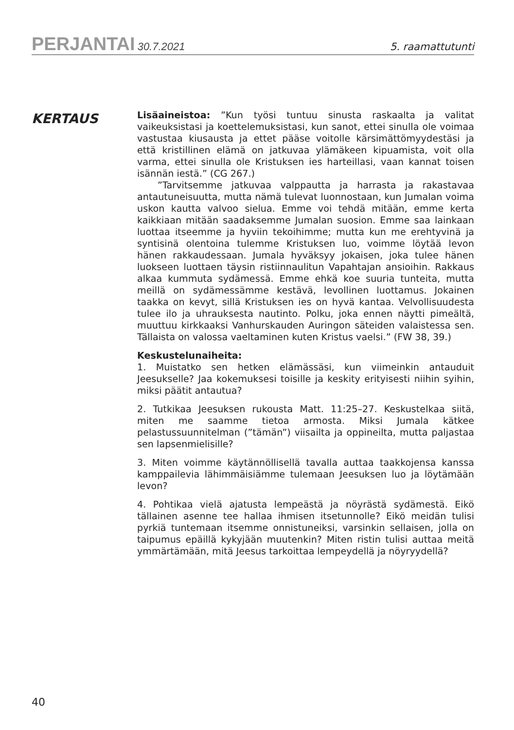PERJANTAI 30.7.2021
5. raamattutunti
KERTAUS
Lisäaineistoa: ”Kun työsi tuntuu sinusta raskaalta ja valitat vaikeuksistasi ja koettelemuksistasi, kun sanot, ettei sinulla ole voimaa vastustaa kiusausta ja ettet pääse voitolle kärsimättömyydestäsi ja että kristillinen elämä on jatkuvaa ylämäkeen kipuamista, voit olla varma, ettei sinulla ole Kristuksen ies harteillasi, vaan kannat toisen isännän iestä.” (CG 267.)
”Tarvitsemme jatkuvaa valppautta ja harrasta ja rakastavaa antautuneisuutta, mutta nämä tulevat luonnostaan, kun Jumalan voima uskon kautta valvoo sielua. Emme voi tehdä mitään, emme kerta kaikkiaan mitään saadaksemme Jumalan suosion. Emme saa lainkaan luottaa itseemme ja hyviin tekoihimme; mutta kun me erehtyvinä ja syntisinä olentoina tulemme Kristuksen luo, voimme löytää levon hänen rakkaudessaan. Jumala hyväksyy jokaisen, joka tulee hänen luokseen luottaen täysin ristiinnaulitun Vapahtajan ansioihin. Rakkaus alkaa kummuta sydämessä. Emme ehkä koe suuria tunteita, mutta meillä on sydämessämme kestävä, levollinen luottamus. Jokainen taakka on kevyt, sillä Kristuksen ies on hyvä kantaa. Velvollisuudesta tulee ilo ja uhrauksesta nautinto. Polku, joka ennen näytti pimeältä, muuttuu kirkkaaksi Vanhurskauden Auringon säteiden valaistessa sen. Tällaista on valossa vaeltaminen kuten Kristus vaelsi.” (FW 38, 39.)
Keskustelunaiheita:
1. Muistatko sen hetken elämässäsi, kun viimeinkin antauduit Jeesukselle? Jaa kokemuksesi toisille ja keskity erityisesti niihin syihin, miksi päätit antautua?
2. Tutkikaa Jeesuksen rukousta Matt. 11:25–27. Keskustelkaa siitä, miten me saamme tietoa armosta. Miksi Jumala kätkee pelastussuunnitelman (”tämän”) viisailta ja oppineilta, mutta paljastaa sen lapsenmielisille?
3. Miten voimme käytännöllisellä tavalla auttaa taakkojensa kanssa kamppailevia lähimmäisiämme tulemaan Jeesuksen luo ja löytämään levon?
4. Pohtikaa vielä ajatusta lempeästä ja nöyrästä sydämestä. Eikö tällainen asenne tee hallaa ihmisen itsetunnolle? Eikö meidän tulisi pyrkiä tuntemaan itsemme onnistuneiksi, varsinkin sellaisen, jolla on taipumus epäillä kykyjään muutenkin? Miten ristin tulisi auttaa meitä ymmärtämään, mitä Jeesus tarkoittaa lempeydellä ja nöyryydellä?
40